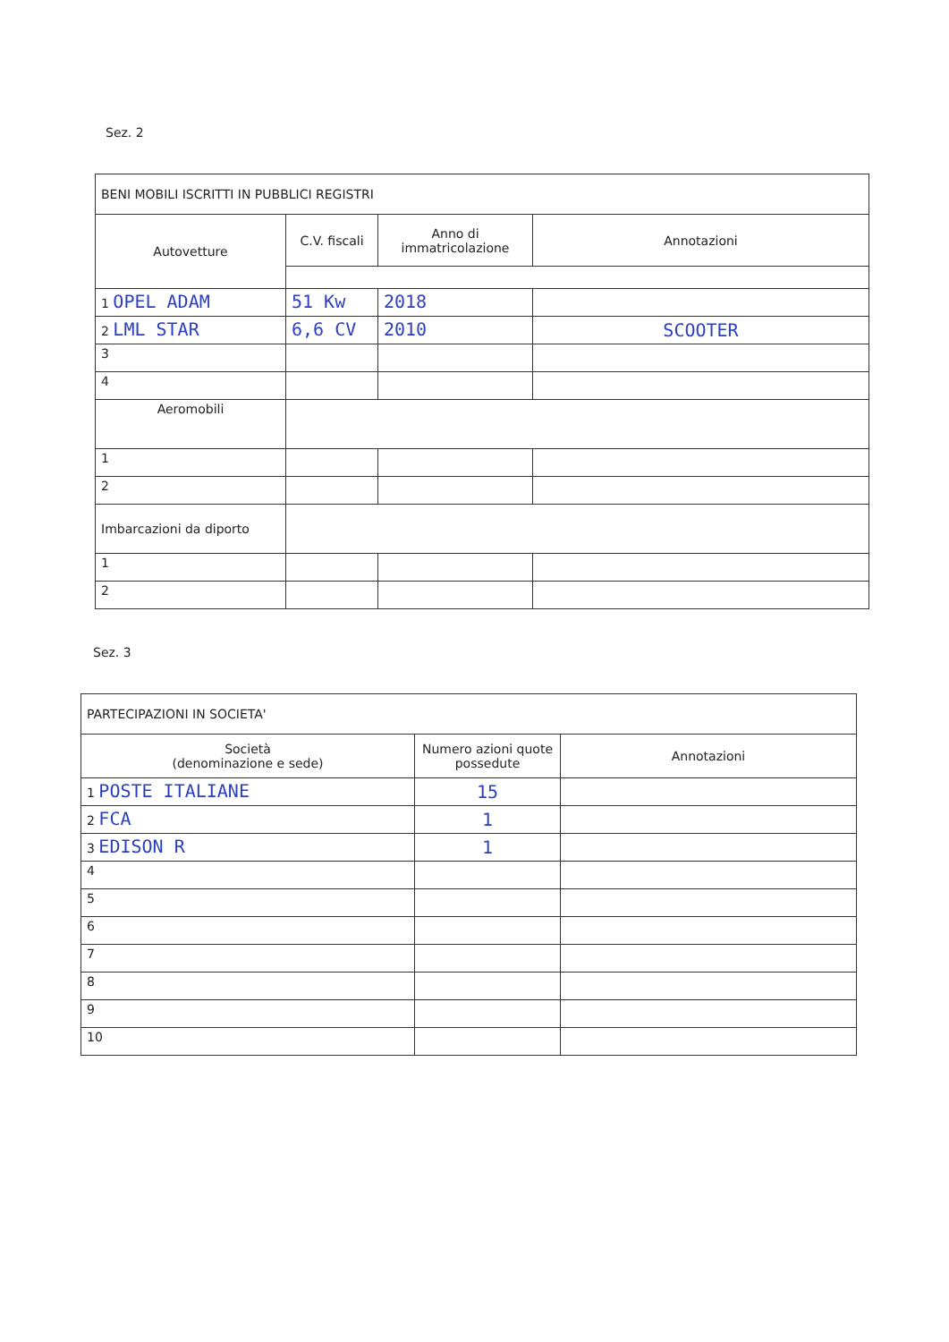Sez. 2
| BENI MOBILI ISCRITTI IN PUBBLICI REGISTRI | | | |
| Autovetture | C.V. fiscali | Anno di immatricolazione | Annotazioni |
| 1 OPEL ADAM | 51 Kw | 2018 | |
| 2 LML STAR | 6,6 CV | 2010 | SCOOTER |
| 3 | | | |
| 4 | | | |
| Aeromobili | | | |
| 1 | | | |
| 2 | | | |
| Imbarcazioni da diporto | | | |
| 1 | | | |
| 2 | | | |
Sez. 3
| PARTECIPAZIONI IN SOCIETA' | | |
| Società (denominazione e sede) | Numero azioni quote possedute | Annotazioni |
| 1 POSTE ITALIANE | 15 | |
| 2 FCA | 1 | |
| 3 EDISON R | 1 | |
| 4 | | |
| 5 | | |
| 6 | | |
| 7 | | |
| 8 | | |
| 9 | | |
| 10 | | |